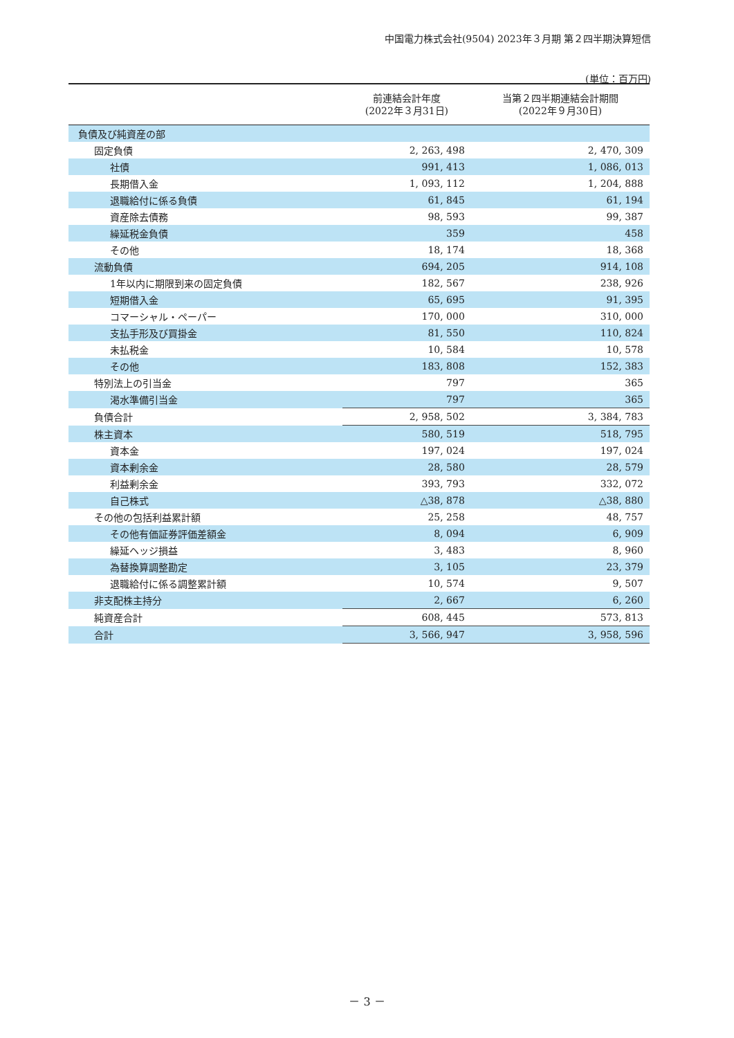中国電力株式会社(9504) 2023年３月期 第２四半期決算短信
(単位：百万円)
| | 前連結会計年度 (2022年３月31日) | 当第２四半期連結会計期間 (2022年９月30日) |
| --- | --- | --- |
| 負債及び純資産の部 | | |
| 固定負債 | 2, 263, 498 | 2, 470, 309 |
| 社債 | 991, 413 | 1, 086, 013 |
| 長期借入金 | 1, 093, 112 | 1, 204, 888 |
| 退職給付に係る負債 | 61, 845 | 61, 194 |
| 資産除去債務 | 98, 593 | 99, 387 |
| 繰延税金負債 | 359 | 458 |
| その他 | 18, 174 | 18, 368 |
| 流動負債 | 694, 205 | 914, 108 |
| 1年以内に期限到来の固定負債 | 182, 567 | 238, 926 |
| 短期借入金 | 65, 695 | 91, 395 |
| コマーシャル・ペーパー | 170, 000 | 310, 000 |
| 支払手形及び買掛金 | 81, 550 | 110, 824 |
| 未払税金 | 10, 584 | 10, 578 |
| その他 | 183, 808 | 152, 383 |
| 特別法上の引当金 | 797 | 365 |
| 渇水準備引当金 | 797 | 365 |
| 負債合計 | 2, 958, 502 | 3, 384, 783 |
| 株主資本 | 580, 519 | 518, 795 |
| 資本金 | 197, 024 | 197, 024 |
| 資本剰余金 | 28, 580 | 28, 579 |
| 利益剰余金 | 393, 793 | 332, 072 |
| 自己株式 | △38, 878 | △38, 880 |
| その他の包括利益累計額 | 25, 258 | 48, 757 |
| その他有価証券評価差額金 | 8, 094 | 6, 909 |
| 繰延ヘッジ損益 | 3, 483 | 8, 960 |
| 為替換算調整勘定 | 3, 105 | 23, 379 |
| 退職給付に係る調整累計額 | 10, 574 | 9, 507 |
| 非支配株主持分 | 2, 667 | 6, 260 |
| 純資産合計 | 608, 445 | 573, 813 |
| 合計 | 3, 566, 947 | 3, 958, 596 |
－ 3 －